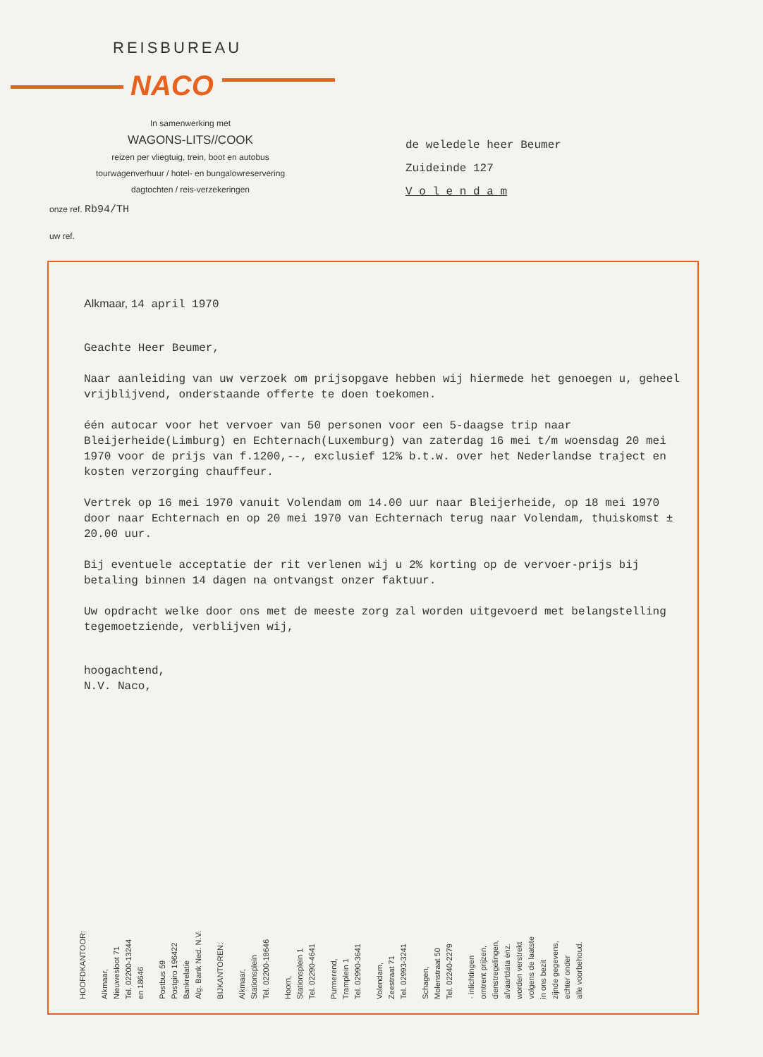REISBUREAU
NACO
In samenwerking met
WAGONS-LITS//COOK
reizen per vliegtuig, trein, boot en autobus
tourwagenverhuur / hotel- en bungalowreservering
dagtochten / reis-verzekeringen
onze ref. Rb94/TH
uw ref.
de weledele heer Beumer
Zuideinde 127
V o l e n d a m
Alkmaar, 14 april 1970
Geachte Heer Beumer,
Naar aanleiding van uw verzoek om prijsopgave hebben wij hiermede het genoegen u, geheel vrijblijvend, onderstaande offerte te doen toekomen.
één autocar voor het vervoer van 50 personen voor een 5-daagse trip naar Bleijerheide(Limburg) en Echternach(Luxemburg) van zaterdag 16 mei t/m woensdag 20 mei 1970 voor de prijs van f.1200,--, exclusief 12% b.t.w. over het Nederlandse traject en kosten verzorging chauffeur.
Vertrek op 16 mei 1970 vanuit Volendam om 14.00 uur naar Bleijerheide, op 18 mei 1970 door naar Echternach en op 20 mei 1970 van Echternach terug naar Volendam, thuiskomst ± 20.00 uur.
Bij eventuele acceptatie der rit verlenen wij u 2% korting op de vervoer-prijs bij betaling binnen 14 dagen na ontvangst onzer faktuur.
Uw opdracht welke door ons met de meeste zorg zal worden uitgevoerd met belangstelling tegemoetziende, verblijven wij,
hoogachtend,
N.V. Naco,
HOOFDKANTOOR:
Alkmaar,
Nieuwesloot 71
Tel. 02200-13244
en 18646
Postbus 59
Postgiro 196422
Bankrelatie
Alg. Bank Ned. N.V.
BIJKANTOREN:
Alkmaar,
Stationsplein
Tel. 02200-18646
Hoorn,
Stationsplein 1
Tel. 02290-4641
Purmerend,
Tramplein 1
Tel. 02990-3641
Volendam,
Zeestraat 71
Tel. 02993-3241
Schagen,
Molenstraat 50
Tel. 02240-2279
· inlichtingen
omtrent prijzen,
dienstregelingen,
afvaartdata enz.
worden verstrekt
volgens de laatste
in ons bezit
zijnde gegevens,
echter onder
alle voorbehoud.